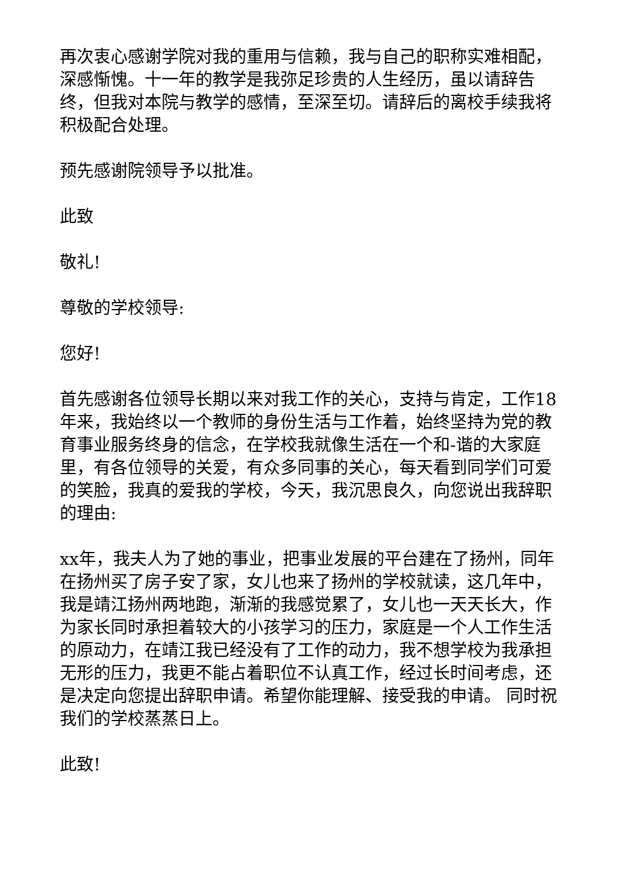再次衷心感谢学院对我的重用与信赖，我与自己的职称实难相配，深感惭愧。十一年的教学是我弥足珍贵的人生经历，虽以请辞告终，但我对本院与教学的感情，至深至切。请辞后的离校手续我将积极配合处理。
预先感谢院领导予以批准。
此致
敬礼!
尊敬的学校领导:
您好!
首先感谢各位领导长期以来对我工作的关心，支持与肯定，工作18年来，我始终以一个教师的身份生活与工作着，始终坚持为党的教育事业服务终身的信念，在学校我就像生活在一个和-谐的大家庭里，有各位领导的关爱，有众多同事的关心，每天看到同学们可爱的笑脸，我真的爱我的学校，今天，我沉思良久，向您说出我辞职的理由:
xx年，我夫人为了她的事业，把事业发展的平台建在了扬州，同年在扬州买了房子安了家，女儿也来了扬州的学校就读，这几年中，我是靖江扬州两地跑，渐渐的我感觉累了，女儿也一天天长大，作为家长同时承担着较大的小孩学习的压力，家庭是一个人工作生活的原动力，在靖江我已经没有了工作的动力，我不想学校为我承担无形的压力，我更不能占着职位不认真工作，经过长时间考虑，还是决定向您提出辞职申请。希望你能理解、接受我的申请。 同时祝我们的学校蒸蒸日上。
此致!